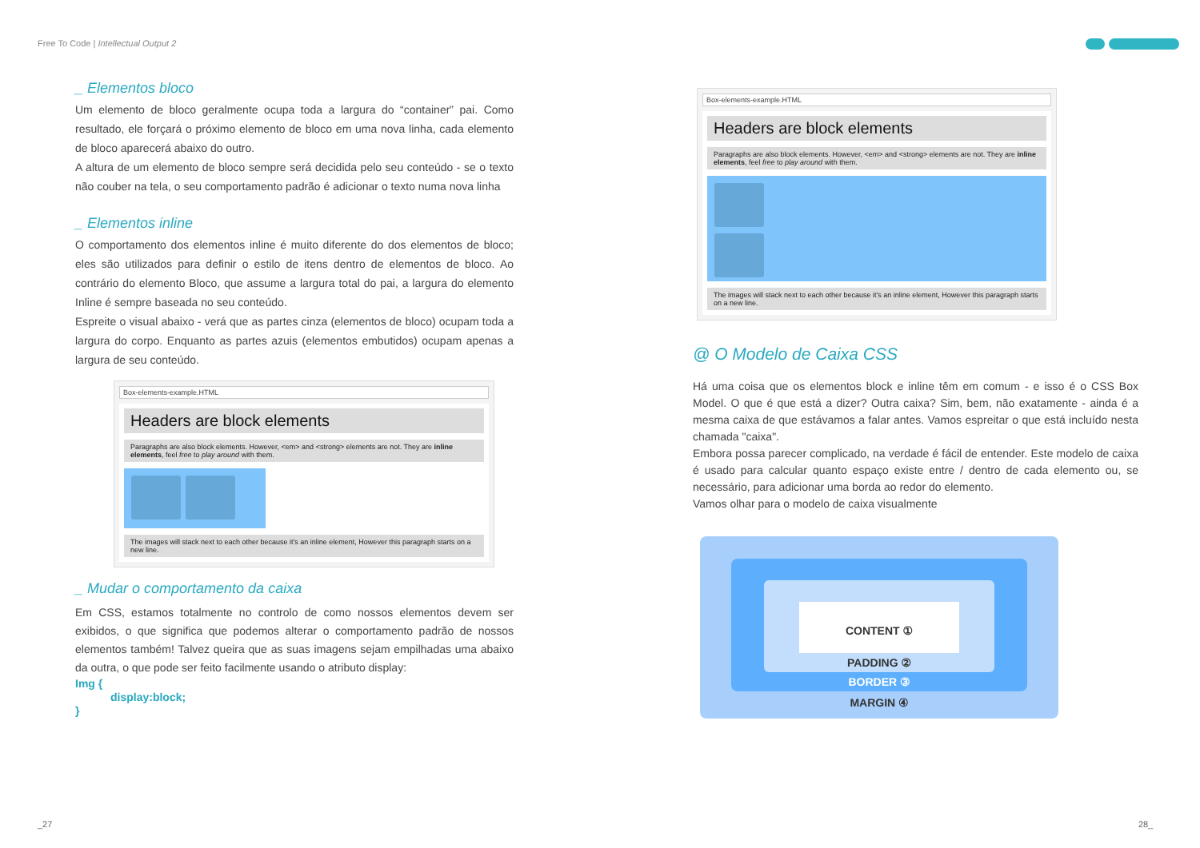Free To Code | Intellectual Output 2
_ Elementos bloco
Um elemento de bloco geralmente ocupa toda a largura do “container” pai. Como resultado, ele forçará o próximo elemento de bloco em uma nova linha, cada elemento de bloco aparecerá abaixo do outro.
A altura de um elemento de bloco sempre será decidida pelo seu conteúdo - se o texto não couber na tela, o seu comportamento padrão é adicionar o texto numa nova linha
_ Elementos inline
O comportamento dos elementos inline é muito diferente do dos elementos de bloco; eles são utilizados para definir o estilo de itens dentro de elementos de bloco. Ao contrário do elemento Bloco, que assume a largura total do pai, a largura do elemento Inline é sempre baseada no seu conteúdo.
Espreite o visual abaixo - verá que as partes cinza (elementos de bloco) ocupam toda a largura do corpo. Enquanto as partes azuis (elementos embutidos) ocupam apenas a largura de seu conteúdo.
Box-elements-example.HTML
Headers are block elements
Paragraphs are also block elements. However, <em> and <strong> elements are not. They are inline elements, feel free to play around with them.
The images will stack next to each other because it's an inline element, However this paragraph starts on a new line.
_ Mudar o comportamento da caixa
Em CSS, estamos totalmente no controlo de como nossos elementos devem ser exibidos, o que significa que podemos alterar o comportamento padrão de nossos elementos também! Talvez queira que as suas imagens sejam empilhadas uma abaixo da outra, o que pode ser feito facilmente usando o atributo display:
Img {
display:block;
}
Box-elements-example.HTML
Headers are block elements
Paragraphs are also block elements. However, <em> and <strong> elements are not. They are inline elements, feel free to play around with them.
The images will stack next to each other because it's an inline element, However this paragraph starts on a new line.
@ O Modelo de Caixa CSS
Há uma coisa que os elementos block e inline têm em comum - e isso é o CSS Box Model. O que é que está a dizer? Outra caixa? Sim, bem, não exatamente - ainda é a mesma caixa de que estávamos a falar antes. Vamos espreitar o que está incluído nesta chamada "caixa".
Embora possa parecer complicado, na verdade é fácil de entender. Este modelo de caixa é usado para calcular quanto espaço existe entre / dentro de cada elemento ou, se necessário, para adicionar uma borda ao redor do elemento.
Vamos olhar para o modelo de caixa visualmente
CONTENT ①
PADDING ②
BORDER ③
MARGIN ④
_27 28_